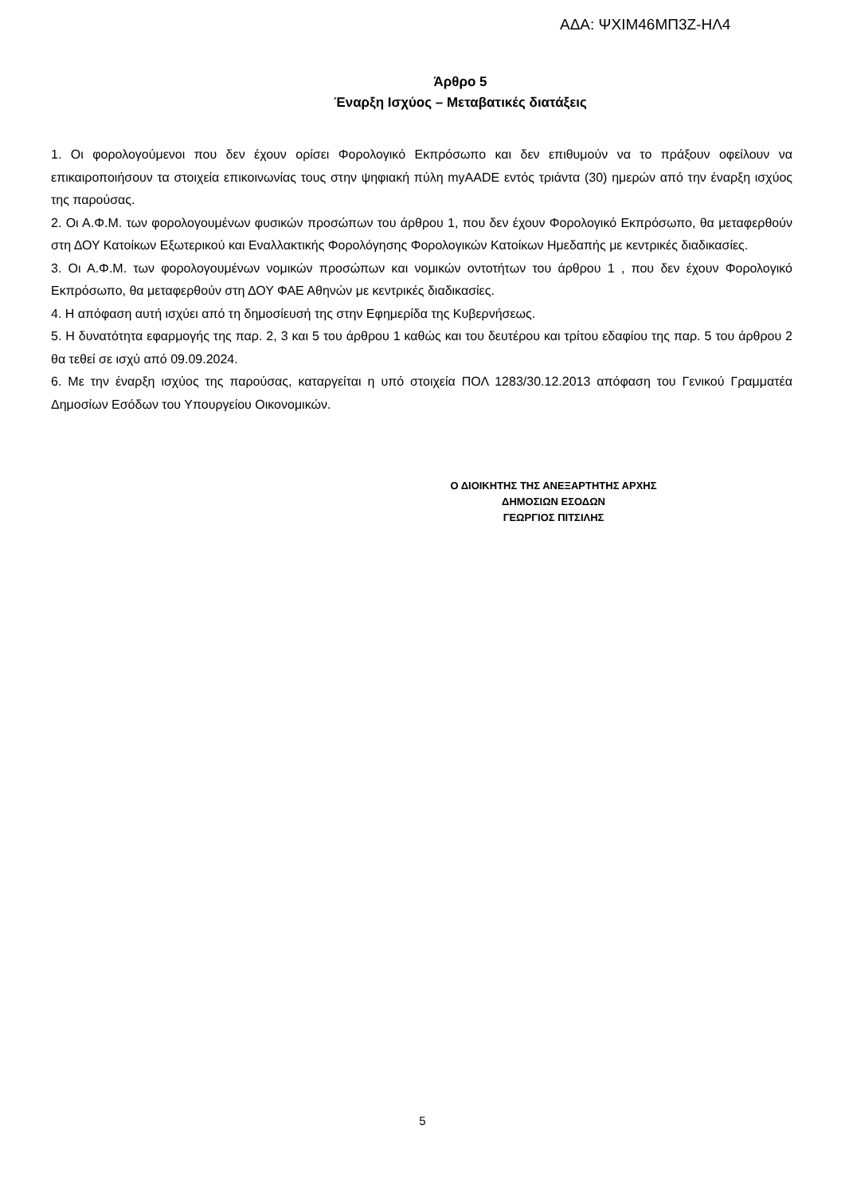ΑΔΑ: ΨΧΙΜ46ΜΠ3Ζ-ΗΛ4
Άρθρο 5
Έναρξη Ισχύος – Μεταβατικές διατάξεις
1. Οι φορολογούμενοι που δεν έχουν ορίσει Φορολογικό Εκπρόσωπο και δεν επιθυμούν να το πράξουν οφείλουν να επικαιροποιήσουν τα στοιχεία επικοινωνίας τους στην ψηφιακή πύλη myAADE εντός τριάντα (30) ημερών από την έναρξη ισχύος της παρούσας.
2. Οι Α.Φ.Μ. των φορολογουμένων φυσικών προσώπων του άρθρου 1, που δεν έχουν Φορολογικό Εκπρόσωπο, θα μεταφερθούν στη ΔΟΥ Κατοίκων Εξωτερικού και Εναλλακτικής Φορολόγησης Φορολογικών Κατοίκων Ημεδαπής με κεντρικές διαδικασίες.
3. Οι Α.Φ.Μ. των φορολογουμένων νομικών προσώπων και νομικών οντοτήτων του άρθρου 1 , που δεν έχουν Φορολογικό Εκπρόσωπο, θα μεταφερθούν στη ΔΟΥ ΦΑΕ Αθηνών με κεντρικές διαδικασίες.
4. Η απόφαση αυτή ισχύει από τη δημοσίευσή της στην Εφημερίδα της Κυβερνήσεως.
5. Η δυνατότητα εφαρμογής της παρ. 2, 3 και 5 του άρθρου 1 καθώς και του δευτέρου και τρίτου εδαφίου της παρ. 5 του άρθρου 2 θα τεθεί σε ισχύ από 09.09.2024.
6. Με την έναρξη ισχύος της παρούσας, καταργείται η υπό στοιχεία ΠΟΛ 1283/30.12.2013 απόφαση του Γενικού Γραμματέα Δημοσίων Εσόδων του Υπουργείου Οικονομικών.
Ο ΔΙΟΙΚΗΤΗΣ ΤΗΣ ΑΝΕΞΑΡΤΗΤΗΣ ΑΡΧΗΣ
ΔΗΜΟΣΙΩΝ ΕΣΟΔΩΝ
ΓΕΩΡΓΙΟΣ ΠΙΤΣΙΛΗΣ
5